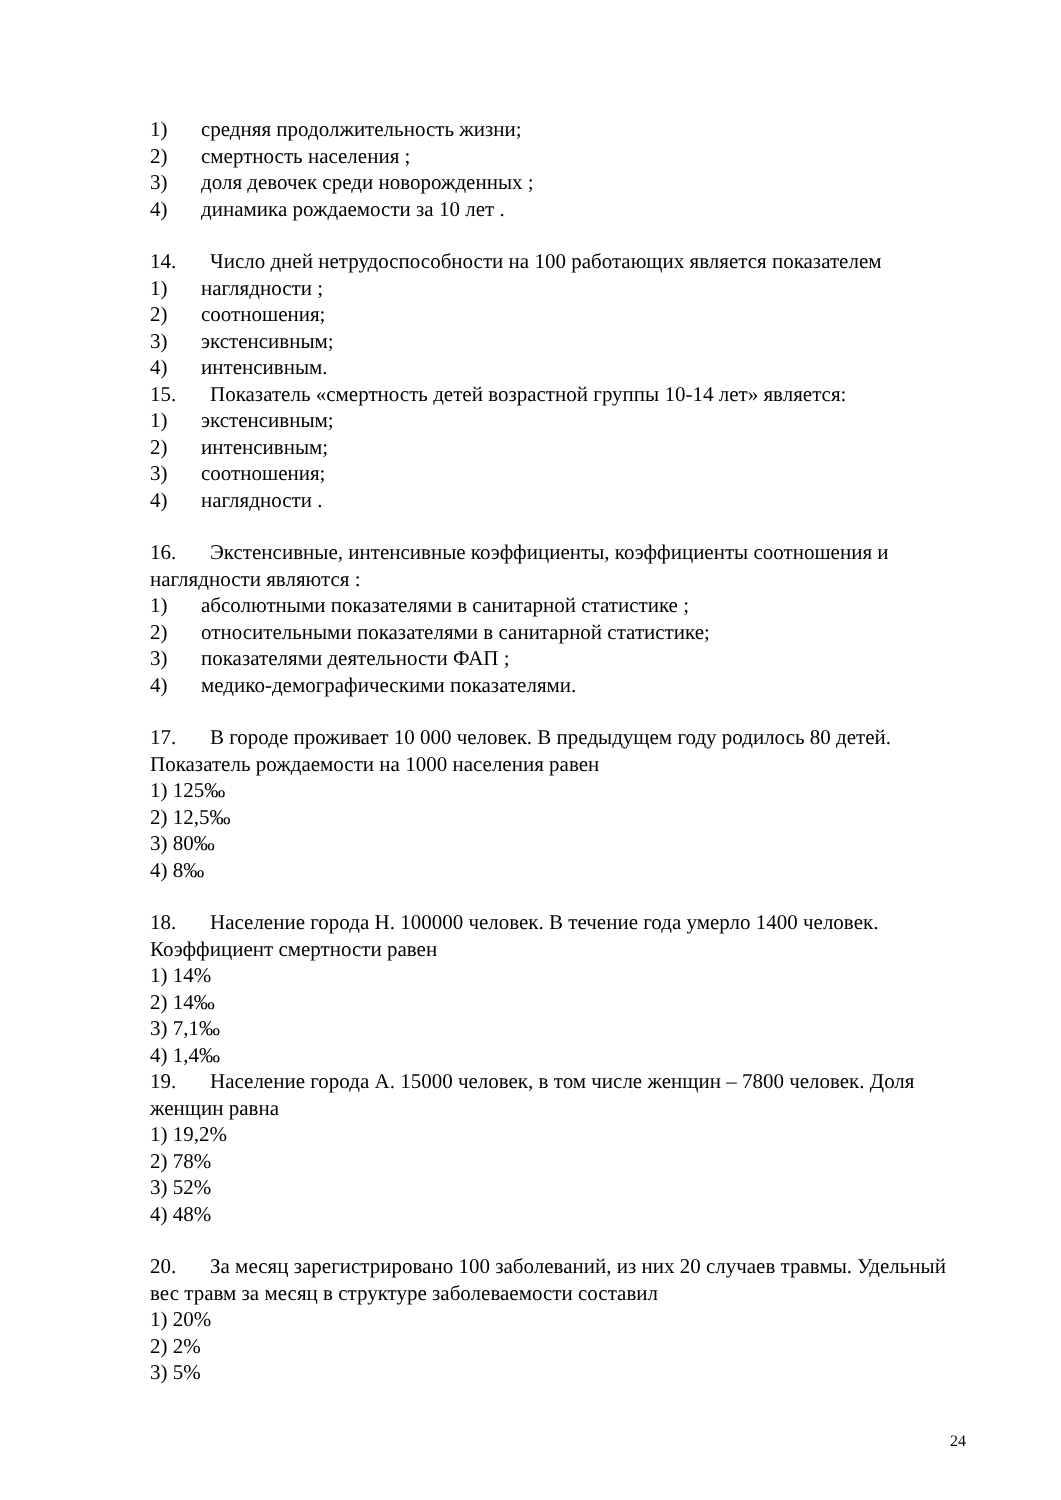1) средняя продолжительность жизни;
2) смертность населения ;
3) доля девочек среди новорожденных ;
4) динамика рождаемости за 10 лет .
14. Число дней нетрудоспособности на 100 работающих является показателем
1) наглядности ;
2) соотношения;
3) экстенсивным;
4) интенсивным.
15. Показатель «смертность детей возрастной группы 10-14 лет» является:
1) экстенсивным;
2) интенсивным;
3) соотношения;
4) наглядности .
16. Экстенсивные, интенсивные коэффициенты, коэффициенты соотношения и наглядности являются :
1) абсолютными показателями в санитарной статистике ;
2) относительными показателями в санитарной статистике;
3) показателями деятельности ФАП ;
4) медико-демографическими показателями.
17. В городе проживает 10 000 человек. В предыдущем году родилось 80 детей. Показатель рождаемости на 1000 населения равен
1) 125‰
2) 12,5‰
3) 80‰
4) 8‰
18. Население города Н. 100000 человек. В течение года умерло 1400 человек. Коэффициент смертности равен
1) 14%
2) 14‰
3) 7,1‰
4) 1,4‰
19. Население города А. 15000 человек, в том числе женщин – 7800 человек. Доля женщин равна
1) 19,2%
2) 78%
3) 52%
4) 48%
20. За месяц зарегистрировано 100 заболеваний, из них 20 случаев травмы. Удельный вес травм за месяц в структуре заболеваемости составил
1) 20%
2) 2%
3) 5%
24